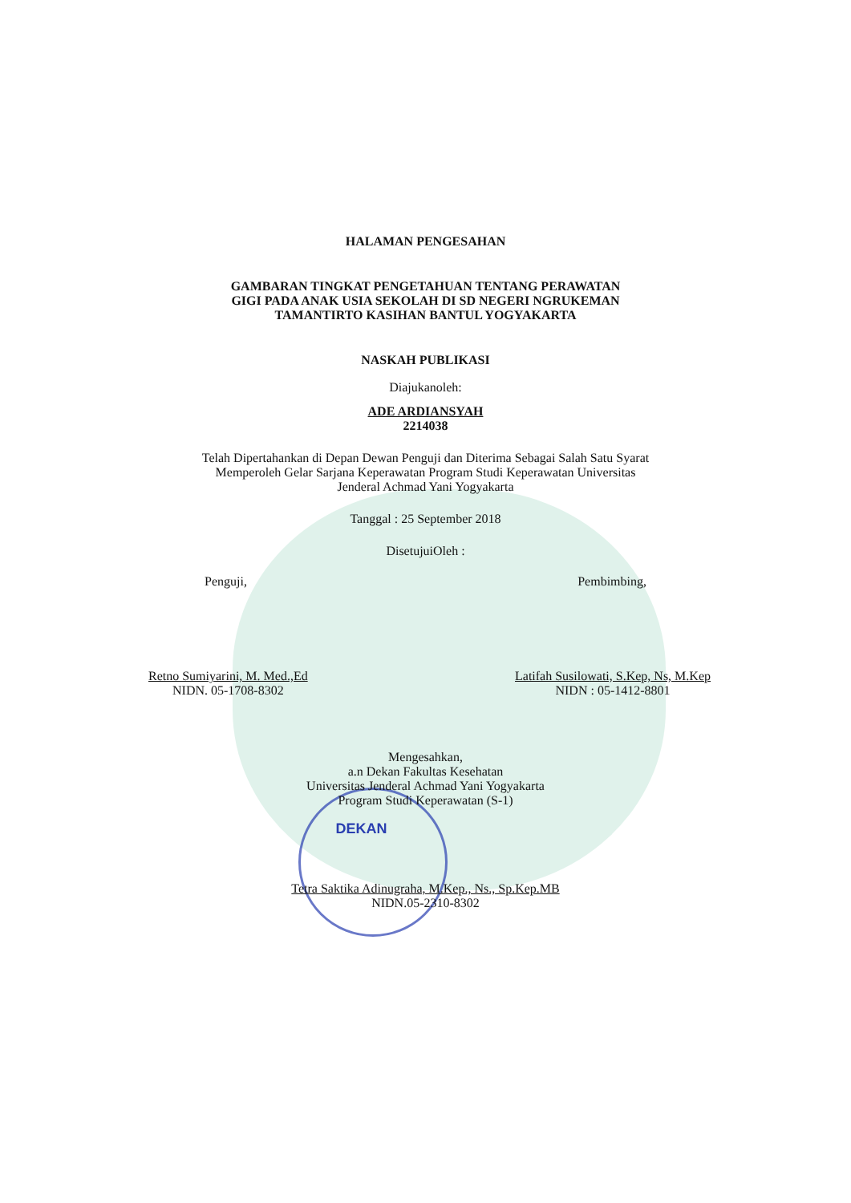HALAMAN PENGESAHAN
GAMBARAN TINGKAT PENGETAHUAN TENTANG PERAWATAN
GIGI PADA ANAK USIA SEKOLAH DI SD NEGERI NGRUKEMAN
TAMANTIRTO KASIHAN BANTUL YOGYAKARTA
NASKAH PUBLIKASI
Diajukanoleh:
ADE ARDIANSYAH
2214038
Telah Dipertahankan di Depan Dewan Penguji dan Diterima Sebagai Salah Satu Syarat Memperoleh Gelar Sarjana Keperawatan Program Studi Keperawatan Universitas Jenderal Achmad Yani Yogyakarta
Tanggal : 25 September 2018
DisetujuiOleh :
Penguji, Pembimbing,
Retno Sumiyarini, M. Med.,Ed
NIDN. 05-1708-8302
Latifah Susilowati, S.Kep, Ns, M.Kep
NIDN : 05-1412-8801
Mengesahkan,
a.n Dekan Fakultas Kesehatan
Universitas Jenderal Achmad Yani Yogyakarta
Program Studi Keperawatan (S-1)
DEKAN
Tetra Saktika Adinugraha, M.Kep., Ns., Sp.Kep.MB
NIDN.05-2310-8302